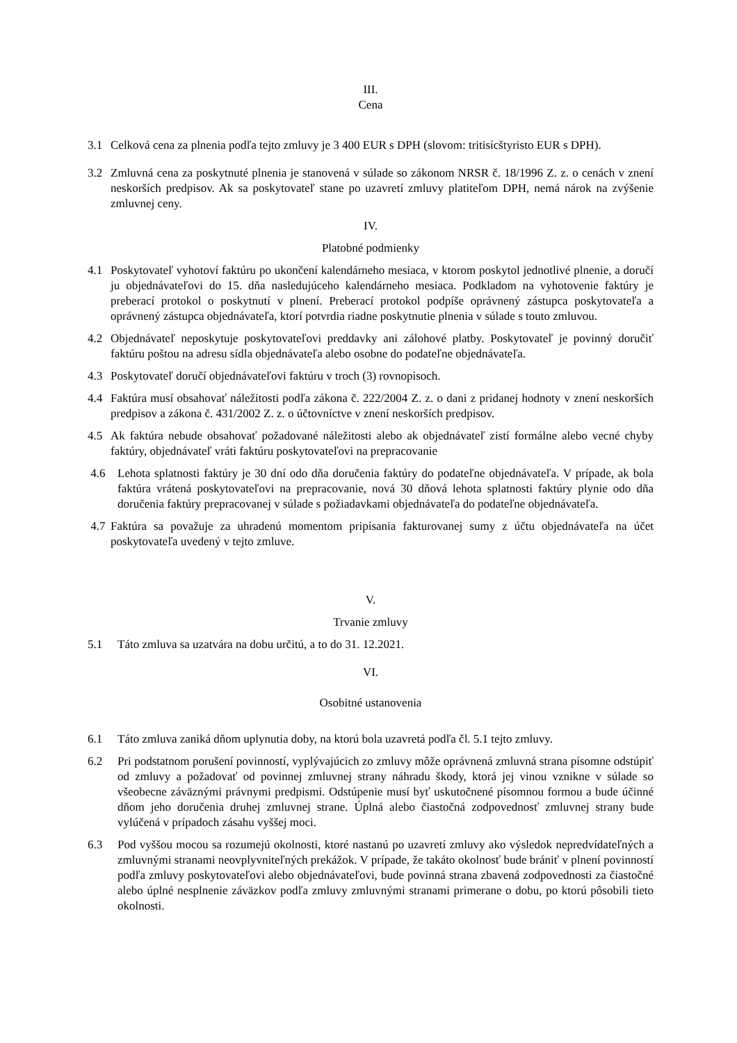III.
Cena
3.1 Celková cena za plnenia podľa tejto zmluvy je 3 400 EUR s DPH (slovom: tritisícštyristo EUR s DPH).
3.2 Zmluvná cena za poskytnuté plnenia je stanovená v súlade so zákonom NRSR č. 18/1996 Z. z. o cenách v znení neskorších predpisov. Ak sa poskytovateľ stane po uzavretí zmluvy platiteľom DPH, nemá nárok na zvýšenie zmluvnej ceny.
IV.
Platobné podmienky
4.1 Poskytovateľ vyhotoví faktúru po ukončení kalendárneho mesiaca, v ktorom poskytol jednotlivé plnenie, a doručí ju objednávateľovi do 15. dňa nasledujúceho kalendárneho mesiaca. Podkladom na vyhotovenie faktúry je preberací protokol o poskytnutí v plnení. Preberací protokol podpíše oprávnený zástupca poskytovateľa a oprávnený zástupca objednávateľa, ktorí potvrdia riadne poskytnutie plnenia v súlade s touto zmluvou.
4.2 Objednávateľ neposkytuje poskytovateľovi preddavky ani zálohové platby. Poskytovateľ je povinný doručiť faktúru poštou na adresu sídla objednávateľa alebo osobne do podateľne objednávateľa.
4.3 Poskytovateľ doručí objednávateľovi faktúru v troch (3) rovnopisoch.
4.4 Faktúra musí obsahovať náležitosti podľa zákona č. 222/2004 Z. z. o dani z pridanej hodnoty v znení neskorších predpisov a zákona č. 431/2002 Z. z. o účtovníctve v znení neskorších predpisov.
4.5 Ak faktúra nebude obsahovať požadované náležitosti alebo ak objednávateľ zistí formálne alebo vecné chyby faktúry, objednávateľ vráti faktúru poskytovateľovi na prepracovanie
4.6 Lehota splatnosti faktúry je 30 dní odo dňa doručenia faktúry do podateľne objednávateľa. V prípade, ak bola faktúra vrátená poskytovateľovi na prepracovanie, nová 30 dňová lehota splatnosti faktúry plynie odo dňa doručenia faktúry prepracovanej v súlade s požiadavkami objednávateľa do podateľne objednávateľa.
4.7 Faktúra sa považuje za uhradenú momentom pripísania fakturovanej sumy z účtu objednávateľa na účet poskytovateľa uvedený v tejto zmluve.
V.
Trvanie zmluvy
5.1 Táto zmluva sa uzatvára na dobu určitú, a to do 31. 12.2021.
VI.
Osobitné ustanovenia
6.1 Táto zmluva zaniká dňom uplynutia doby, na ktorú bola uzavretá podľa čl. 5.1 tejto zmluvy.
6.2 Pri podstatnom porušení povinností, vyplývajúcich zo zmluvy môže oprávnená zmluvná strana písomne odstúpiť od zmluvy a požadovať od povinnej zmluvnej strany náhradu škody, ktorá jej vinou vznikne v súlade so všeobecne záväznými právnymi predpismi. Odstúpenie musí byť uskutočnené písomnou formou a bude účinné dňom jeho doručenia druhej zmluvnej strane. Úplná alebo čiastočná zodpovednosť zmluvnej strany bude vylúčená v prípadoch zásahu vyššej moci.
6.3 Pod vyššou mocou sa rozumejú okolnosti, ktoré nastanú po uzavretí zmluvy ako výsledok nepredvídateľných a zmluvnými stranami neovplyvniteľných prekážok. V prípade, že takáto okolnosť bude brániť v plnení povinností podľa zmluvy poskytovateľovi alebo objednávateľovi, bude povinná strana zbavená zodpovednosti za čiastočné alebo úplné nesplnenie záväzkov podľa zmluvy zmluvnými stranami primerane o dobu, po ktorú pôsobili tieto okolnosti.